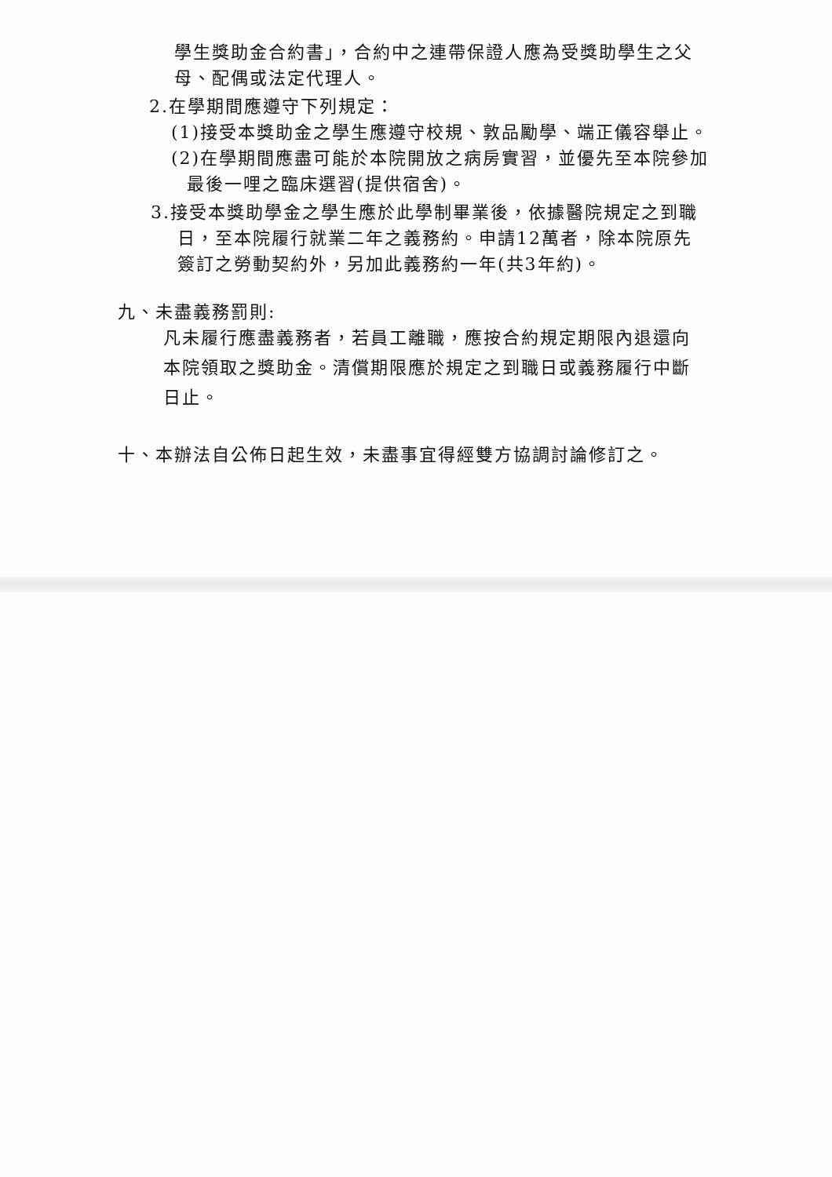學生獎助金合約書」，合約中之連帶保證人應為受獎助學生之父
母、配偶或法定代理人。
2.在學期間應遵守下列規定：
(1)接受本獎助金之學生應遵守校規、敦品勵學、端正儀容舉止。
(2)在學期間應盡可能於本院開放之病房實習，並優先至本院參加
最後一哩之臨床選習(提供宿舍)。
3.接受本獎助學金之學生應於此學制畢業後，依據醫院規定之到職
日，至本院履行就業二年之義務約。申請12萬者，除本院原先
簽訂之勞動契約外，另加此義務約一年(共3年約)。
九、未盡義務罰則:
凡未履行應盡義務者，若員工離職，應按合約規定期限內退還向
本院領取之獎助金。清償期限應於規定之到職日或義務履行中斷
日止。
十、本辦法自公佈日起生效，未盡事宜得經雙方協調討論修訂之。